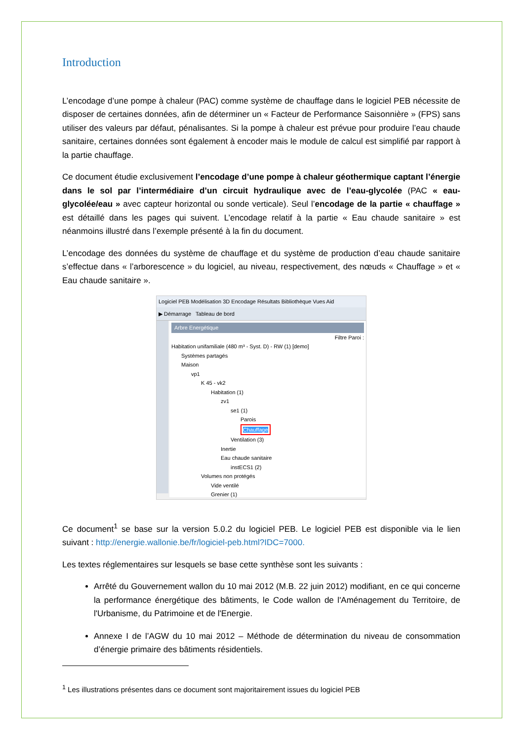Introduction
L’encodage d’une pompe à chaleur (PAC) comme système de chauffage dans le logiciel PEB nécessite de disposer de certaines données, afin de déterminer un « Facteur de Performance Saisonnière » (FPS) sans utiliser des valeurs par défaut, pénalisantes. Si la pompe à chaleur est prévue pour produire l’eau chaude sanitaire, certaines données sont également à encoder mais le module de calcul est simplifié par rapport à la partie chauffage.
Ce document étudie exclusivement l’encodage d’une pompe à chaleur géothermique captant l’énergie dans le sol par l’intermédiaire d’un circuit hydraulique avec de l’eau-glycolée (PAC « eau-glycolée/eau » avec capteur horizontal ou sonde verticale). Seul l’encodage de la partie « chauffage » est détaillé dans les pages qui suivent. L’encodage relatif à la partie « Eau chaude sanitaire » est néanmoins illustré dans l’exemple présenté à la fin du document.
L’encodage des données du système de chauffage et du système de production d’eau chaude sanitaire s’effectue dans « l’arborescence » du logiciel, au niveau, respectivement, des nœuds « Chauffage » et « Eau chaude sanitaire ».
Logiciel PEB Modélisation 3D Encodage Résultats Bibliothèque Vues Aid
▶ Démarrage Tableau de bord
Arbre Energétique
Filtre Paroi :
Habitation unifamiliale (480 m³ - Syst. D) - RW (1) [demo]
Systèmes partagés
Maison
vp1
K 45 - vk2
Habitation (1)
zv1
se1 (1)
Parois
Chauffage
Ventilation (3)
Inertie
Eau chaude sanitaire
instECS1 (2)
Volumes non protégés
Vide ventilé
Grenier (1)
Ce document<sup>1</sup> se base sur la version 5.0.2 du logiciel PEB. Le logiciel PEB est disponible via le lien suivant : http://energie.wallonie.be/fr/logiciel-peb.html?IDC=7000.
Les textes réglementaires sur lesquels se base cette synthèse sont les suivants :
Arrêté du Gouvernement wallon du 10 mai 2012 (M.B. 22 juin 2012) modifiant, en ce qui concerne la performance énergétique des bâtiments, le Code wallon de l'Aménagement du Territoire, de l'Urbanisme, du Patrimoine et de l'Energie.
Annexe I de l’AGW du 10 mai 2012 – Méthode de détermination du niveau de consommation d’énergie primaire des bâtiments résidentiels.
<sup>1</sup> Les illustrations présentes dans ce document sont majoritairement issues du logiciel PEB